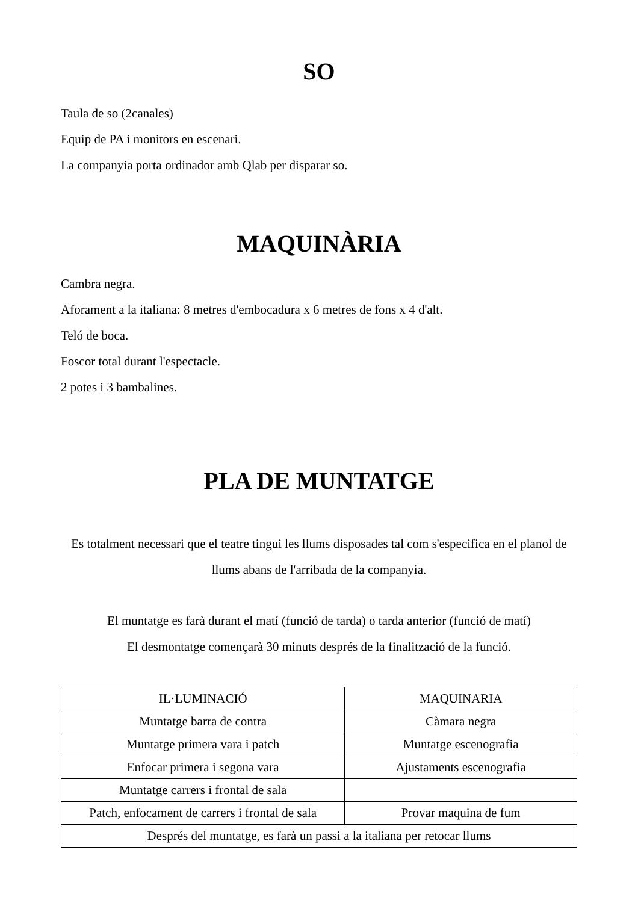SO
Taula de so (2canales)
Equip de PA i monitors en escenari.
La companyia porta ordinador amb Qlab per disparar so.
MAQUINÀRIA
Cambra negra.
Aforament a la italiana: 8 metres d'embocadura x 6 metres de fons x 4 d'alt.
Teló de boca.
Foscor total durant l'espectacle.
2 potes i 3 bambalines.
PLA DE MUNTATGE
Es totalment necessari que el teatre tingui les llums disposades tal com s'especifica en el planol de llums abans de l'arribada de la companyia.
El muntatge es farà durant el matí (funció de tarda) o tarda anterior (funció de matí)
El desmontatge començarà 30 minuts després de la finalització de la funció.
| IL·LUMINACIÓ | MAQUINARIA |
| Muntatge barra de contra | Càmara negra |
| Muntatge primera vara i patch | Muntatge escenografia |
| Enfocar primera i segona vara | Ajustaments escenografia |
| Muntatge carrers i frontal de sala | |
| Patch, enfocament de carrers i frontal de sala | Provar maquina de fum |
| Després del muntatge, es farà un passi a la italiana per retocar llums | |